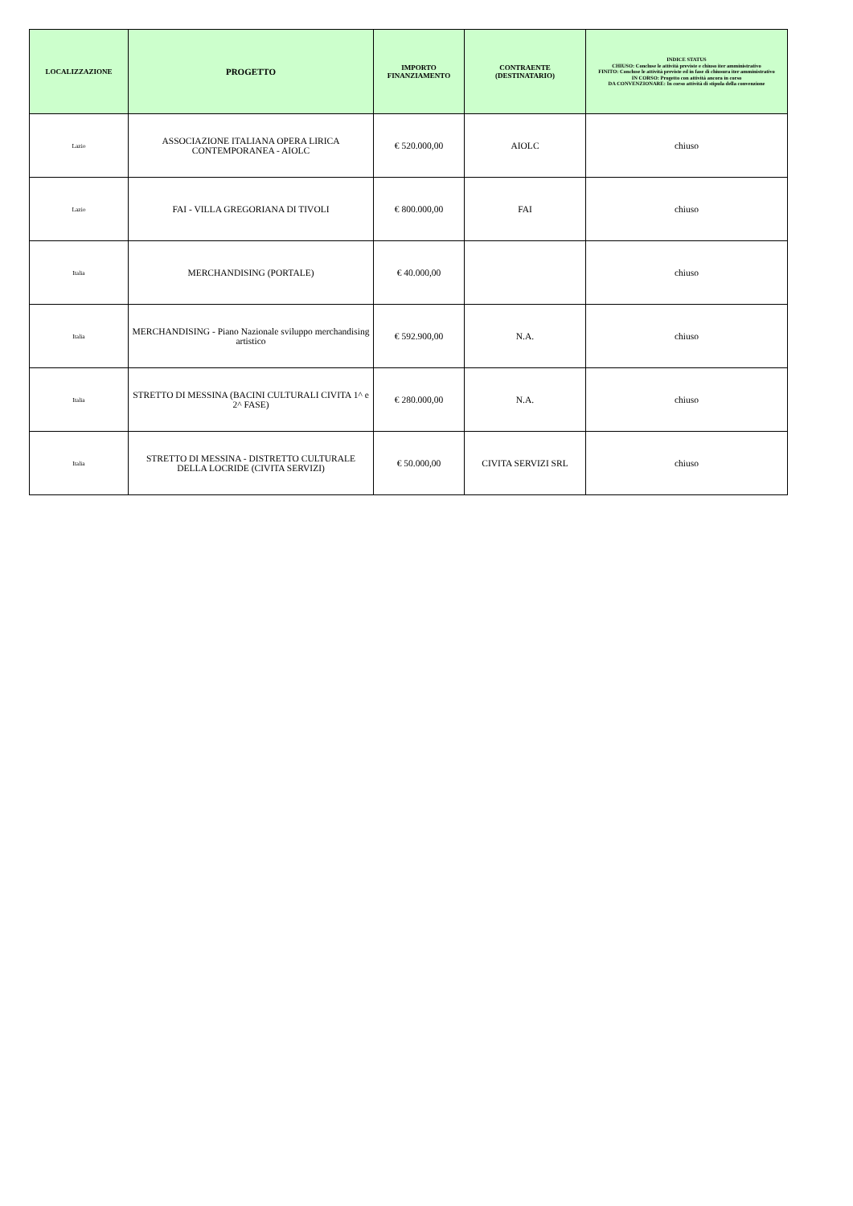| LOCALIZZAZIONE | PROGETTO | IMPORTO FINANZIAMENTO | CONTRAENTE (DESTINATARIO) | INDICE STATUS CHIUSO: Concluse le attività previste e chiuso iter amministrativo FINITO: Concluse le attività previste ed in fase di chiusura iter amministrativo IN CORSO: Progetto con attività ancora in corso DA CONVENZIONARE: In corso attività di stipula della convenzione |
| --- | --- | --- | --- | --- |
| Lazio | ASSOCIAZIONE ITALIANA OPERA LIRICA CONTEMPORANEA - AIOLC | € 520.000,00 | AIOLC | chiuso |
| Lazio | FAI - VILLA GREGORIANA DI TIVOLI | € 800.000,00 | FAI | chiuso |
| Italia | MERCHANDISING (PORTALE) | € 40.000,00 | | chiuso |
| Italia | MERCHANDISING - Piano Nazionale sviluppo merchandising artistico | € 592.900,00 | N.A. | chiuso |
| Italia | STRETTO DI MESSINA (BACINI CULTURALI CIVITA 1^ e 2^ FASE) | € 280.000,00 | N.A. | chiuso |
| Italia | STRETTO DI MESSINA - DISTRETTO CULTURALE DELLA LOCRIDE (CIVITA SERVIZI) | € 50.000,00 | CIVITA SERVIZI SRL | chiuso |